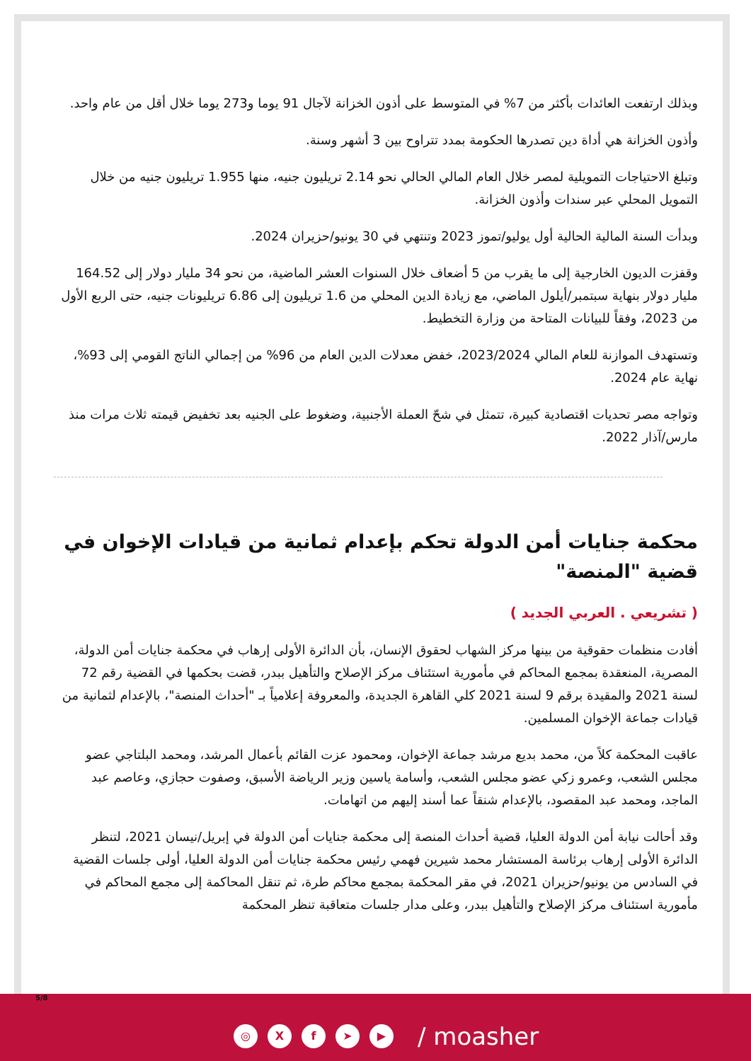وبذلك ارتفعت العائدات بأكثر من 7% في المتوسط على أذون الخزانة لآجال 91 يوما و273 يوما خلال أقل من عام واحد.
وأذون الخزانة هي أداة دين تصدرها الحكومة بمدد تتراوح بين 3 أشهر وسنة.
وتبلغ الاحتياجات التمويلية لمصر خلال العام المالي الحالي نحو 2.14 تريليون جنيه، منها 1.955 تريليون جنيه من خلال التمويل المحلي عبر سندات وأذون الخزانة.
وبدأت السنة المالية الحالية أول يوليو/تموز 2023 وتنتهي في 30 يونيو/حزيران 2024.
وقفزت الديون الخارجية إلى ما يقرب من 5 أضعاف خلال السنوات العشر الماضية، من نحو 34 مليار دولار إلى 164.52 مليار دولار بنهاية سبتمبر/أيلول الماضي، مع زيادة الدين المحلي من 1.6 تريليون إلى 6.86 تريليونات جنيه، حتى الربع الأول من 2023، وفقاً للبيانات المتاحة من وزارة التخطيط.
وتستهدف الموازنة للعام المالي 2023/2024، خفض معدلات الدين العام من 96% من إجمالي الناتج القومي إلى 93%، نهاية عام 2024.
وتواجه مصر تحديات اقتصادية كبيرة، تتمثل في شحّ العملة الأجنبية، وضغوط على الجنيه بعد تخفيض قيمته ثلاث مرات منذ مارس/آذار 2022.
محكمة جنايات أمن الدولة تحكم بإعدام ثمانية من قيادات الإخوان في قضية "المنصة"
( تشريعي . العربي الجديد )
أفادت منظمات حقوقية من بينها مركز الشهاب لحقوق الإنسان، بأن الدائرة الأولى إرهاب في محكمة جنايات أمن الدولة، المصرية، المنعقدة بمجمع المحاكم في مأمورية استئناف مركز الإصلاح والتأهيل ببدر، قضت بحكمها في القضية رقم 72 لسنة 2021 والمقيدة برقم 9 لسنة 2021 كلي القاهرة الجديدة، والمعروفة إعلامياً بـ "أحداث المنصة"، بالإعدام لثمانية من قيادات جماعة الإخوان المسلمين.
عاقبت المحكمة كلاً من، محمد بديع مرشد جماعة الإخوان، ومحمود عزت القائم بأعمال المرشد، ومحمد البلتاجي عضو مجلس الشعب، وعمرو زكي عضو مجلس الشعب، وأسامة ياسين وزير الرياضة الأسبق، وصفوت حجازي، وعاصم عبد الماجد، ومحمد عبد المقصود، بالإعدام شنقاً عما أسند إليهم من اتهامات.
وقد أحالت نيابة أمن الدولة العليا، قضية أحداث المنصة إلى محكمة جنايات أمن الدولة في إبريل/نيسان 2021، لتنظر الدائرة الأولى إرهاب برئاسة المستشار محمد شيرين فهمي رئيس محكمة جنايات أمن الدولة العليا، أولى جلسات القضية في السادس من يونيو/حزيران 2021، في مقر المحكمة بمجمع محاكم طرة، ثم تنقل المحاكمة إلى مجمع المحاكم في مأمورية استئناف مركز الإصلاح والتأهيل ببدر، وعلى مدار جلسات متعاقبة تنظر المحكمة
5/8
◎ Xf ➤ ▶ / moasher